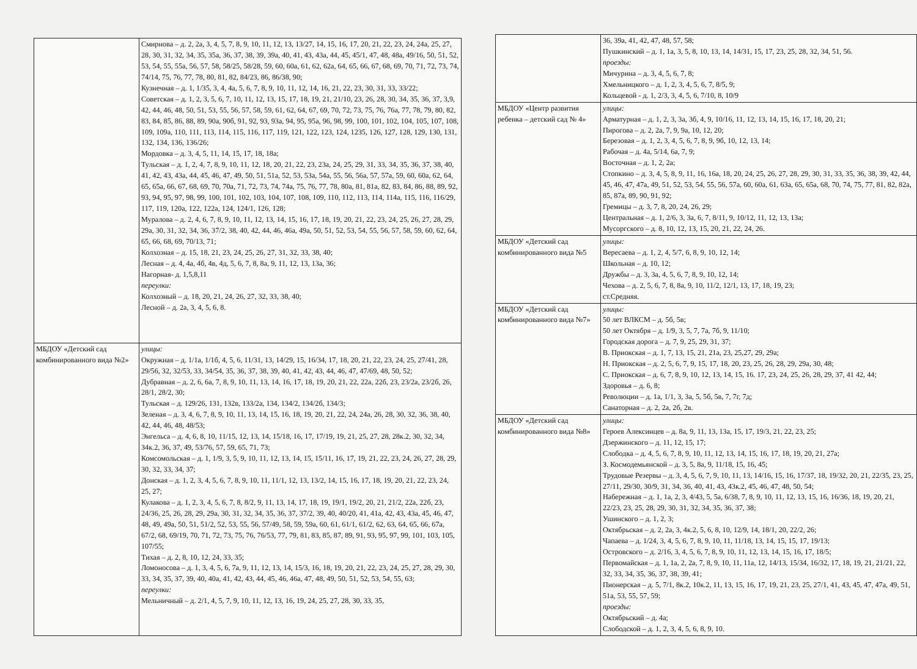| | Смирнова – д. 2, 2а, 3, 4, 5, 7, 8, 9, 10, 11, 12, 13, 13/27, 14, 15, 16, 17, 20, 21, 22, 23, 24, 24а, 25, 27, 28, 30, 31, 32, 34, 35, 35а, 36, 37, 38, 39, 39а, 40, 41, 43, 43а, 44, 45, 45/1, 47, 48, 48а, 49/16, 50, 51, 52, 53, 54, 55, 55а, 56, 57, 58, 58/25, 58/28, 59, 60, 60а, 61, 62, 62а, 64, 65, 66, 67, 68, 69, 70, 71, 72, 73, 74, 74/14, 75, 76, 77, 78, 80, 81, 82, 84/23, 86, 86/38, 90; Кузнечная – д. 1, 1/35, 3, 4, 4а, 5, 6, 7, 8, 9, 10, 11, 12, 14, 16, 21, 22, 23, 30, 31, 33, 33/22; Советская – д. 1, 2, 3, 5, 6, 7, 10, 11, 12, 13, 15, 17, 18, 19, 21, 21/10, 23, 26, 28, 30, 34, 35, 36, 37, 3,9, 42, 44, 46, 48, 50, 51, 53, 55, 56, 57, 58, 59, 61, 62, 64, 67, 69, 70, 72, 73, 75, 76, 76а, 77, 78, 79, 80, 82, 83, 84, 85, 86, 88, 89, 90а, 90б, 91, 92, 93, 93а, 94, 95, 95а, 96, 98, 99, 100, 101, 102, 104, 105, 107, 108, 109, 109а, 110, 111, 113, 114, 115, 116, 117, 119, 121, 122, 123, 124, 1235, 126, 127, 128, 129, 130, 131, 132, 134, 136, 136/26; Мордовка – д. 3, 4, 5, 11, 14, 15, 17, 18, 18а; Тульская – д. 1, 2, 4, 7, 8, 9, 10, 11, 12, 18, 20, 21, 22, 23, 23а, 24, 25, 29, 31, 33, 34, 35, 36, 37, 38, 40, 41, 42, 43, 43а, 44, 45, 46, 47, 49, 50, 51, 51а, 52, 53, 53а, 54а, 55, 56, 56а, 57, 57а, 59, 60, 60а, 62, 64, 65, 65а, 66, 67, 68, 69, 70, 70а, 71, 72, 73, 74, 74а, 75, 76, 77, 78, 80а, 81, 81а, 82, 83, 84, 86, 88, 89, 92, 93, 94, 95, 97, 98, 99, 100, 101, 102, 103, 104, 107, 108, 109, 110, 112, 113, 114, 114а, 115, 116, 116/29, 117, 119, 120а, 122, 122а, 124, 124/1, 126, 128; Муралова – д. 2, 4, 6, 7, 8, 9, 10, 11, 12, 13, 14, 15, 16, 17, 18, 19, 20, 21, 22, 23, 24, 25, 26, 27, 28, 29, 29а, 30, 31, 32, 34, 36, 37/2, 38, 40, 42, 44, 46, 46а, 49а, 50, 51, 52, 53, 54, 55, 56, 57, 58, 59, 60, 62, 64, 65, 66, 68, 69, 70/13, 71; Колхозная – д. 15, 18, 21, 23, 24, 25, 26, 27, 31, 32, 33, 38, 40; Лесная – д. 4, 4а, 4б, 4в, 4д, 5, 6, 7, 8, 8а, 9, 11, 12, 13, 13а, 36; Нагорная- д. 1,5,8,11 переулки: Колхозный – д. 18, 20, 21, 24, 26, 27, 32, 33, 38, 40; Лесной – д. 2а, 3, 4, 5, 6, 8. |
| МБДОУ «Детский сад комбинированного вида №2» | улицы: Окружная – д. 1/1а, 1/1б, 4, 5, 6, 11/31, 13, 14/29, 15, 16/34, 17, 18, 20, 21, 22, 23, 24, 25, 27/41, 28, 29/56, 32, 32/53, 33, 34/54, 35, 36, 37, 38, 39, 40, 41, 42, 43, 44, 46, 47, 47/69, 48, 50, 52; Дубравная – д. 2, 6, 6а, 7, 8, 9, 10, 11, 13, 14, 16, 17, 18, 19, 20, 21, 22, 22а, 22б, 23, 23/2а, 23/2б, 26, 28/1, 28/2, 30; Тульская – д. 129/26, 131, 132в, 133/2а, 134, 134/2, 134/2б, 134/3; Зеленая – д. 3, 4, 6, 7, 8, 9, 10, 11, 13, 14, 15, 16, 18, 19, 20, 21, 22, 24, 24а, 26, 28, 30, 32, 36, 38, 40, 42, 44, 46, 48, 48/53; Энгельса – д. 4, 6, 8, 10, 11/15, 12, 13, 14, 15/18, 16, 17, 17/19, 19, 21, 25, 27, 28, 28к.2, 30, 32, 34, 34к.2, 36, 37, 49, 53/76, 57, 59, 65, 71, 73; Комсомольская – д. 1, 1/9, 3, 5, 9, 10, 11, 12, 13, 14, 15, 15/11, 16, 17, 19, 21, 22, 23, 24, 26, 27, 28, 29, 30, 32, 33, 34, 37; Донская – д. 1, 2, 3, 4, 5, 6, 7, 8, 9, 10, 11, 11/1, 12, 13, 13/2, 14, 15, 16, 17, 18, 19, 20, 21, 22, 23, 24, 25, 27; Кулакова – д. 1, 2, 3, 4, 5, 6, 7, 8, 8/2, 9, 11, 13, 14, 17, 18, 19, 19/1, 19/2, 20, 21, 21/2, 22а, 22б, 23, 24/36, 25, 26, 28, 29, 29а, 30, 31, 32, 34, 35, 36, 37, 37/2, 39, 40, 40/20, 41, 41а, 42, 43, 43а, 45, 46, 47, 48, 49, 49а, 50, 51, 51/2, 52, 53, 55, 56, 57/49, 58, 59, 59а, 60, 61, 61/1, 61/2, 62, 63, 64, 65, 66, 67а, 67/2, 68, 69/19, 70, 71, 72, 73, 75, 76, 76/53, 77, 79, 81, 83, 85, 87, 89, 91, 93, 95, 97, 99, 101, 103, 105, 107/55; Тихая – д. 2, 8, 10, 12, 24, 33, 35; Ломоносова – д. 1, 3, 4, 5, 6, 7а, 9, 11, 12, 13, 14, 15/3, 16, 18, 19, 20, 21, 22, 23, 24, 25, 27, 28, 29, 30, 33, 34, 35, 37, 39, 40, 40а, 41, 42, 43, 44, 45, 46, 46а, 47, 48, 49, 50, 51, 52, 53, 54, 55, 63; переулки: Мельничный – д. 2/1, 4, 5, 7, 9, 10, 11, 12, 13, 16, 19, 24, 25, 27, 28, 30, 33, 35, |
| | 36, 39а, 41, 42, 47, 48, 57, 58; Пушкинский – д. 1, 1а, 3, 5, 8, 10, 13, 14, 14/31, 15, 17, 23, 25, 28, 32, 34, 51, 56. проезды: Мичурина – д. 3, 4, 5, 6, 7, 8; Хмельницкого – д. 1, 2, 3, 4, 5, 6, 7, 8/5, 9; Кольцевой - д. 1, 2/3, 3, 4, 5, 6, 7/10, 8, 10/9 |
| МБДОУ «Центр развития ребенка – детский сад № 4» | улицы: Арматурная – д. 1, 2, 3, 3а, 3б, 4, 9, 10/16, 11, 12, 13, 14, 15, 16, 17, 18, 20, 21; Пирогова – д. 2, 2а, 7, 9, 9а, 10, 12, 20; Березовая – д. 1, 2, 3, 4, 5, 6, 7, 8, 9, 9б, 10, 12, 13, 14; Рабочая – д. 4а, 5/14, 6а, 7, 9; Восточная – д. 1, 2, 2а; Стопкино – д. 3, 4, 5, 8, 9, 11, 16, 16а, 18, 20, 24, 25, 26, 27, 28, 29, 30, 31, 33, 35, 36, 38, 39, 42, 44, 45, 46, 47, 47а, 49, 51, 52, 53, 54, 55, 56, 57а, 60, 60а, 61, 63а, 65, 65а, 68, 70, 74, 75, 77, 81, 82, 82а, 85, 87а, 89, 90, 91, 92; Гремицы – д. 3, 7, 8, 20, 24, 26, 29; Центральная – д. 1, 2/6, 3, 3а, 6, 7, 8/11, 9, 10/12, 11, 12, 13, 13а; Мусоргского – д. 8, 10, 12, 13, 15, 20, 21, 22, 24, 26. |
| МБДОУ «Детский сад комбинированного вида №5 | улицы: Вересаева – д. 1, 2, 4, 5/7, 6, 8, 9, 10, 12, 14; Школьная – д. 10, 12; Дружбы – д. 3, 3а, 4, 5, 6, 7, 8, 9, 10, 12, 14; Чехова – д. 2, 5, 6, 7, 8, 8а, 9, 10, 11/2, 12/1, 13, 17, 18, 19, 23; ст.Средняя. |
| МБДОУ «Детский сад комбинированного вида №7» | улицы: 50 лет ВЛКСМ – д. 5б, 5в; 50 лет Октября – д. 1/9, 3, 5, 7, 7а, 7б, 9, 11/10; Городская дорога – д. 7, 9, 25, 29, 31, 37; В. Приокская – д. 1, 7, 13, 15, 21, 21а, 23, 25,27, 29, 29а; Н. Приокская – д. 2, 5, 6, 7, 9, 15, 17, 18, 20, 23, 25, 26, 28, 29, 29а, 30, 48; С. Приокская – д. 6, 7, 8, 9, 10, 12, 13, 14, 15, 16. 17, 23, 24, 25, 26, 28, 29, 37, 41 42, 44; Здоровья – д. 6, 8; Революции – д. 1а, 1/1, 3, 3а, 5, 5б, 5в, 7, 7г, 7д; Санаторная – д. 2, 2а, 2б, 2в. |
| МБДОУ «Детский сад комбинированного вида №8» | улицы: Героев Алексинцев – д. 8а, 9, 11, 13, 13а, 15, 17, 19/3, 21, 22, 23, 25; Дзержинского – д. 11, 12, 15, 17; Слободка – д. 4, 5, 6, 7, 8, 9, 10, 11, 12, 13, 14, 15, 16, 17, 18, 19, 20, 21, 27а; З. Космодемьянской – д. 3, 5, 8а, 9, 11/18, 15, 16, 45; Трудовые Резервы – д. 3, 4, 5, 6, 7, 9, 10, 11, 13, 14/16, 15, 16, 17/37, 18, 19/32, 20, 21, 22/35, 23, 25, 27/11, 29/30, 30/9, 31, 34, 36, 40, 41, 43, 43к.2, 45, 46, 47, 48, 50, 54; Набережная – д. 1, 1а, 2, 3, 4/43, 5, 5а, 6/38, 7, 8, 9, 10, 11, 12, 13, 15, 16, 16/36, 18, 19, 20, 21, 22/23, 23, 25, 28, 29, 30, 31, 32, 34, 35, 36, 37, 38; Ушинского – д. 1, 2, 3; Октябрьская – д. 2, 2а, 3, 4к.2, 5, 6, 8, 10, 12/9, 14, 18/1, 20, 22/2, 26; Чапаева – д. 1/24, 3, 4, 5, 6, 7, 8, 9, 10, 11, 11/18, 13, 14, 15, 15, 17, 19/13; Островского – д. 2/16, 3, 4, 5, 6, 7, 8, 9, 10, 11, 12, 13, 14, 15, 16, 17, 18/5; Первомайская – д. 1, 1а, 2, 2а, 7, 8, 9, 10, 11, 11а, 12, 14/13, 15/34, 16/32, 17, 18, 19, 21, 21/21, 22, 32, 33, 34, 35, 36, 37, 38, 39, 41; Пионерская – д. 5, 7/1, 8к.2, 10к.2, 11, 13, 15, 16, 17, 19, 21, 23, 25, 27/1, 41, 43, 45, 47, 47а, 49, 51, 51а, 53, 55, 57, 59; проезды: Октябрьский – д. 4а; Слободской – д. 1, 2, 3, 4, 5, 6, 8, 9, 10. |